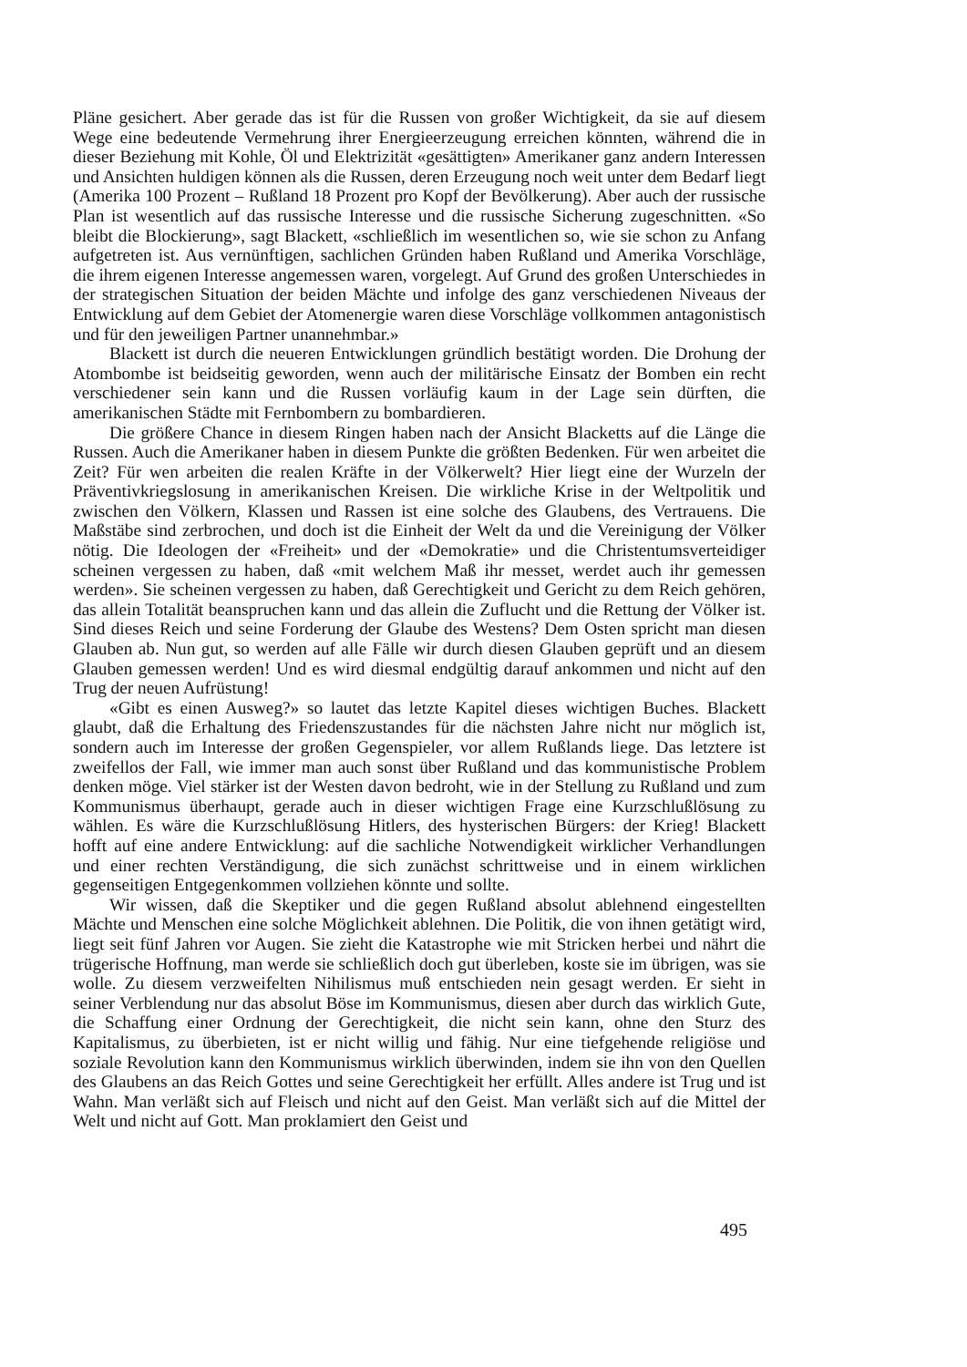Pläne gesichert. Aber gerade das ist für die Russen von großer Wichtigkeit, da sie auf diesem Wege eine bedeutende Vermehrung ihrer Energieerzeugung erreichen könnten, während die in dieser Beziehung mit Kohle, Öl und Elektrizität «gesättigten» Amerikaner ganz andern Interessen und Ansichten huldigen können als die Russen, deren Erzeugung noch weit unter dem Bedarf liegt (Amerika 100 Prozent – Rußland 18 Prozent pro Kopf der Bevölkerung). Aber auch der russische Plan ist wesentlich auf das russische Interesse und die russische Sicherung zugeschnitten. «So bleibt die Blockierung», sagt Blackett, «schließlich im wesentlichen so, wie sie schon zu Anfang aufgetreten ist. Aus vernünftigen, sachlichen Gründen haben Rußland und Amerika Vorschläge, die ihrem eigenen Interesse angemessen waren, vorgelegt. Auf Grund des großen Unterschiedes in der strategischen Situation der beiden Mächte und infolge des ganz verschiedenen Niveaus der Entwicklung auf dem Gebiet der Atomenergie waren diese Vorschläge vollkommen antagonistisch und für den jeweiligen Partner unannehmbar.»
Blackett ist durch die neueren Entwicklungen gründlich bestätigt worden. Die Drohung der Atombombe ist beidseitig geworden, wenn auch der militärische Einsatz der Bomben ein recht verschiedener sein kann und die Russen vorläufig kaum in der Lage sein dürften, die amerikanischen Städte mit Fernbombern zu bombardieren.
Die größere Chance in diesem Ringen haben nach der Ansicht Blacketts auf die Länge die Russen. Auch die Amerikaner haben in diesem Punkte die größten Bedenken. Für wen arbeitet die Zeit? Für wen arbeiten die realen Kräfte in der Völkerwelt? Hier liegt eine der Wurzeln der Präventivkriegslosung in amerikanischen Kreisen. Die wirkliche Krise in der Weltpolitik und zwischen den Völkern, Klassen und Rassen ist eine solche des Glaubens, des Vertrauens. Die Maßstäbe sind zerbrochen, und doch ist die Einheit der Welt da und die Vereinigung der Völker nötig. Die Ideologen der «Freiheit» und der «Demokratie» und die Christentumsverteidiger scheinen vergessen zu haben, daß «mit welchem Maß ihr messet, werdet auch ihr gemessen werden». Sie scheinen vergessen zu haben, daß Gerechtigkeit und Gericht zu dem Reich gehören, das allein Totalität beanspruchen kann und das allein die Zuflucht und die Rettung der Völker ist. Sind dieses Reich und seine Forderung der Glaube des Westens? Dem Osten spricht man diesen Glauben ab. Nun gut, so werden auf alle Fälle wir durch diesen Glauben geprüft und an diesem Glauben gemessen werden! Und es wird diesmal endgültig darauf ankommen und nicht auf den Trug der neuen Aufrüstung!
«Gibt es einen Ausweg?» so lautet das letzte Kapitel dieses wichtigen Buches. Blackett glaubt, daß die Erhaltung des Friedenszustandes für die nächsten Jahre nicht nur möglich ist, sondern auch im Interesse der großen Gegenspieler, vor allem Rußlands liege. Das letztere ist zweifellos der Fall, wie immer man auch sonst über Rußland und das kommunistische Problem denken möge. Viel stärker ist der Westen davon bedroht, wie in der Stellung zu Rußland und zum Kommunismus überhaupt, gerade auch in dieser wichtigen Frage eine Kurzschlußlösung zu wählen. Es wäre die Kurzschlußlösung Hitlers, des hysterischen Bürgers: der Krieg! Blackett hofft auf eine andere Entwicklung: auf die sachliche Notwendigkeit wirklicher Verhandlungen und einer rechten Verständigung, die sich zunächst schrittweise und in einem wirklichen gegenseitigen Entgegenkommen vollziehen könnte und sollte.
Wir wissen, daß die Skeptiker und die gegen Rußland absolut ablehnend eingestellten Mächte und Menschen eine solche Möglichkeit ablehnen. Die Politik, die von ihnen getätigt wird, liegt seit fünf Jahren vor Augen. Sie zieht die Katastrophe wie mit Stricken herbei und nährt die trügerische Hoffnung, man werde sie schließlich doch gut überleben, koste sie im übrigen, was sie wolle. Zu diesem verzweifelten Nihilismus muß entschieden nein gesagt werden. Er sieht in seiner Verblendung nur das absolut Böse im Kommunismus, diesen aber durch das wirklich Gute, die Schaffung einer Ordnung der Gerechtigkeit, die nicht sein kann, ohne den Sturz des Kapitalismus, zu überbieten, ist er nicht willig und fähig. Nur eine tiefgehende religiöse und soziale Revolution kann den Kommunismus wirklich überwinden, indem sie ihn von den Quellen des Glaubens an das Reich Gottes und seine Gerechtigkeit her erfüllt. Alles andere ist Trug und ist Wahn. Man verläßt sich auf Fleisch und nicht auf den Geist. Man verläßt sich auf die Mittel der Welt und nicht auf Gott. Man proklamiert den Geist und
495